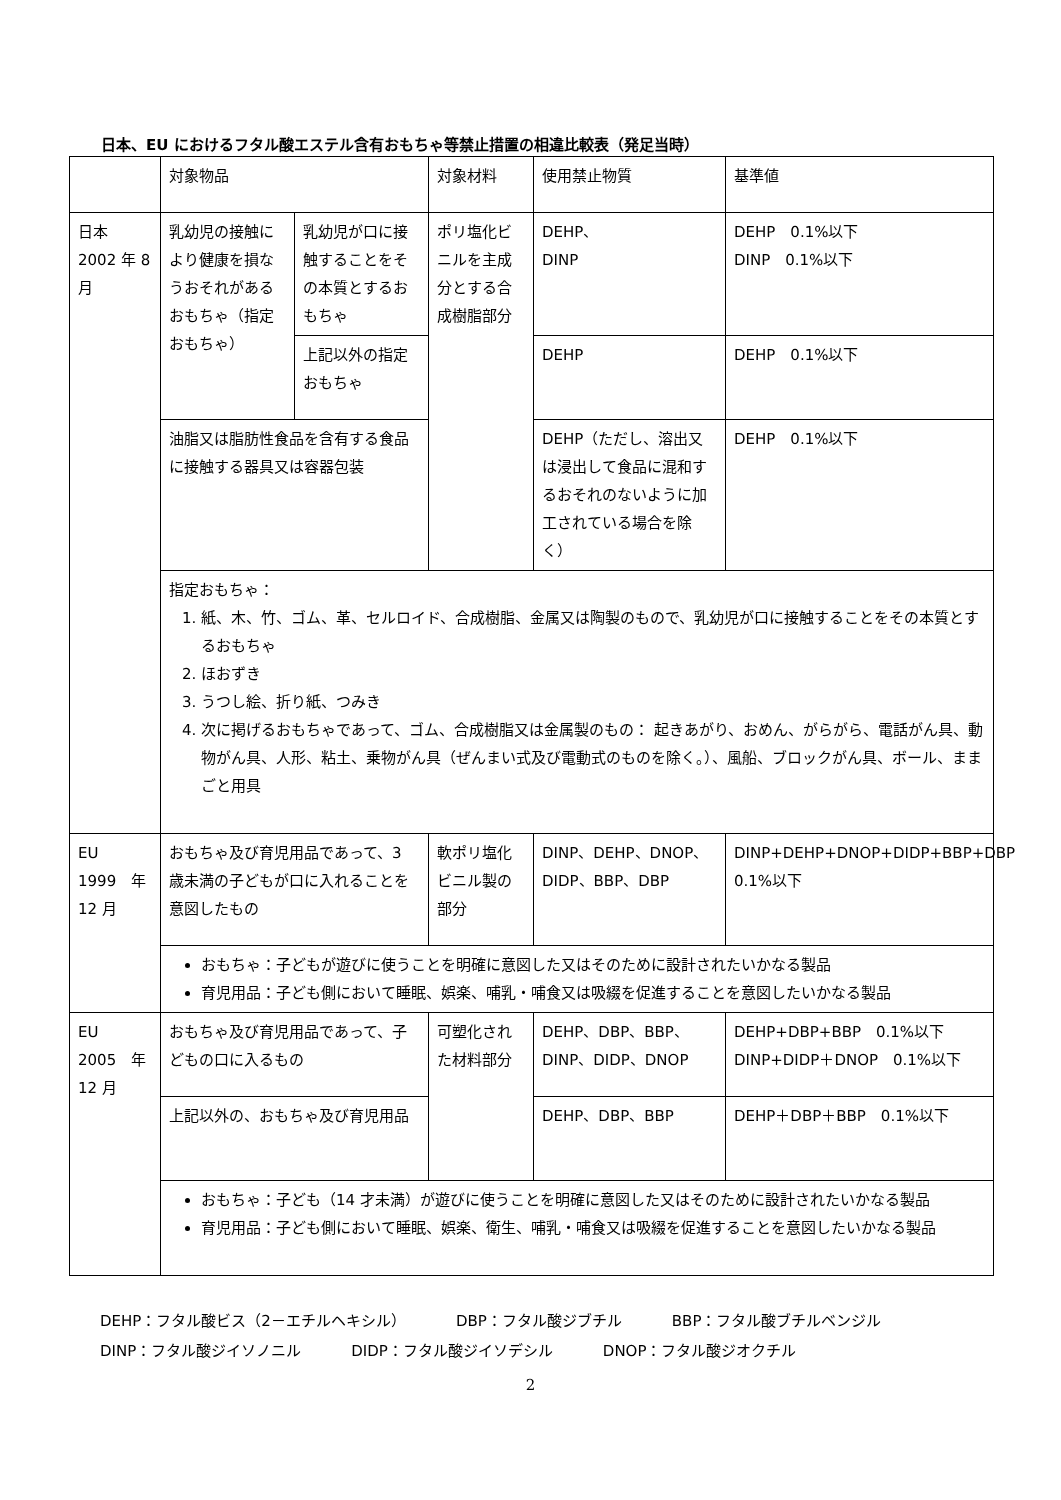日本、EU におけるフタル酸エステル含有おもちゃ等禁止措置の相違比較表（発足当時）
| | 対象物品 | | 対象材料 | 使用禁止物質 | 基準値 |
| 日本 2002 年 8 月 | 乳幼児の接触により健康を損なうおそれがあるおもちゃ（指定おもちゃ） | 乳幼児が口に接触することをその本質とするおもちゃ | ポリ塩化ビニルを主成分とする合成樹脂部分 | DEHP、 DINP | DEHP 0.1%以下 DINP 0.1%以下 |
| | | 上記以外の指定おもちゃ | | DEHP | DEHP 0.1%以下 |
| | 油脂又は脂肪性食品を含有する食品に接触する器具又は容器包装 | | | DEHP（ただし、溶出又は浸出して食品に混和するおそれのないように加工されている場合を除く） | DEHP 0.1%以下 |
| | 指定おもちゃ： 1. 紙、木、竹、ゴム、革、セルロイド、合成樹脂、金属又は陶製のもので、乳幼児が口に接触することをその本質とするおもちゃ 2. ほおずき 3. うつし絵、折り紙、つみき 4. 次に掲げるおもちゃであって、ゴム、合成樹脂又は金属製のもの： 起きあがり、おめん、がらがら、電話がん具、動物がん具、人形、粘土、乗物がん具（ぜんまい式及び電動式のものを除く。）、風船、ブロックがん具、ボール、ままごと用具 | | | | |
| EU 1999 年 12 月 | おもちゃ及び育児用品であって、3 歳未満の子どもが口に入れることを意図したもの | | 軟ポリ塩化ビニル製の部分 | DINP、DEHP、DNOP、DIDP、BBP、DBP | DINP+DEHP+DNOP+DIDP+BBP+DBP 0.1%以下 |
| | おもちゃ：子どもが遊びに使うことを明確に意図した又はそのために設計されたいかなる製品 育児用品：子ども側において睡眠、娯楽、哺乳・哺食又は吸綴を促進することを意図したいかなる製品 | | | | |
| EU 2005 年 12 月 | おもちゃ及び育児用品であって、子どもの口に入るもの | | 可塑化された材料部分 | DEHP、DBP、BBP、DINP、DIDP、DNOP | DEHP+DBP+BBP 0.1%以下 DINP+DIDP＋DNOP 0.1%以下 |
| | 上記以外の、おもちゃ及び育児用品 | | | DEHP、DBP、BBP | DEHP＋DBP＋BBP 0.1%以下 |
| | おもちゃ：子ども（14 才未満）が遊びに使うことを明確に意図した又はそのために設計されたいかなる製品 育児用品：子ども側において睡眠、娯楽、衛生、哺乳・哺食又は吸綴を促進することを意図したいかなる製品 | | | | |
DEHP：フタル酸ビス（2－エチルヘキシル） DBP：フタル酸ジブチル BBP：フタル酸ブチルベンジル
DINP：フタル酸ジイソノニル DIDP：フタル酸ジイソデシル DNOP：フタル酸ジオクチル
2